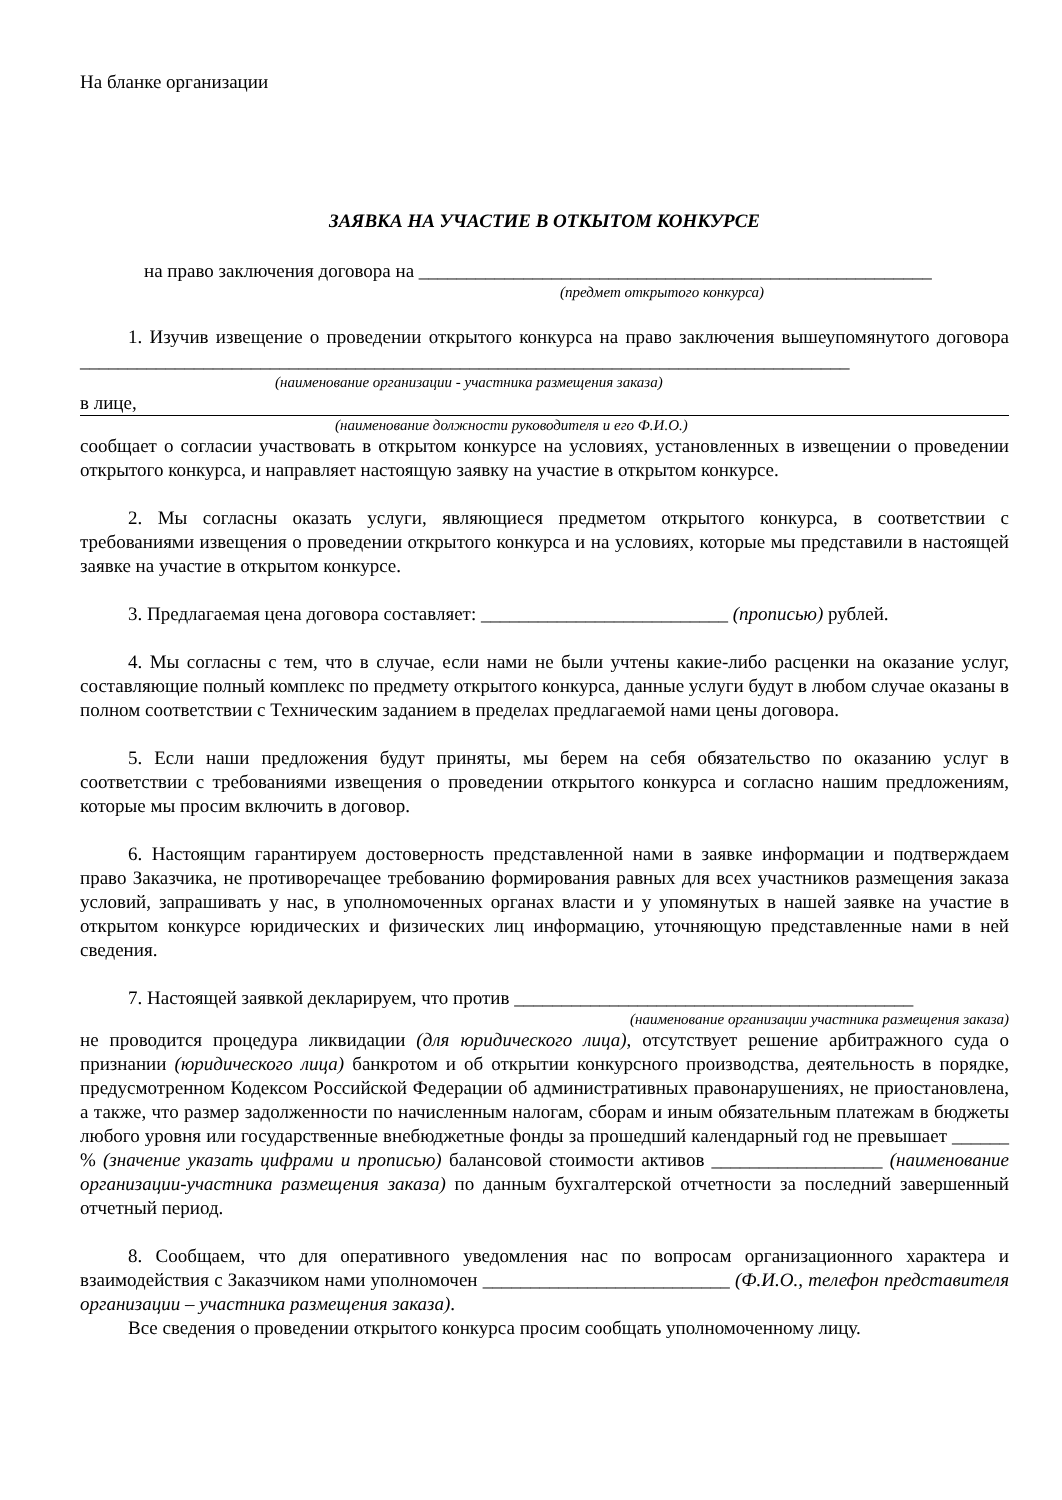На бланке организации
ЗАЯВКА НА УЧАСТИЕ В ОТКЫТОМ КОНКУРСЕ
на право заключения договора на ______________________________________________________
(предмет открытого конкурса)
1. Изучив извещение о проведении открытого конкурса на право заключения вышеупомянутого договора _________________________________________________________________________________
(наименование организации - участника размещения заказа)
в лице,
(наименование должности руководителя и его Ф.И.О.)
сообщает о согласии участвовать в открытом конкурсе на условиях, установленных в извещении о проведении открытого конкурса, и направляет настоящую заявку на участие в открытом конкурсе.
2. Мы согласны оказать услуги, являющиеся предметом открытого конкурса, в соответствии с требованиями извещения о проведении открытого конкурса и на условиях, которые мы представили в настоящей заявке на участие в открытом конкурсе.
3. Предлагаемая цена договора составляет: __________________________ (прописью) рублей.
4. Мы согласны с тем, что в случае, если нами не были учтены какие-либо расценки на оказание услуг, составляющие полный комплекс по предмету открытого конкурса, данные услуги будут в любом случае оказаны в полном соответствии с Техническим заданием в пределах предлагаемой нами цены договора.
5. Если наши предложения будут приняты, мы берем на себя обязательство по оказанию услуг в соответствии с требованиями извещения о проведении открытого конкурса и согласно нашим предложениям, которые мы просим включить в договор.
6. Настоящим гарантируем достоверность представленной нами в заявке информации и подтверждаем право Заказчика, не противоречащее требованию формирования равных для всех участников размещения заказа условий, запрашивать у нас, в уполномоченных органах власти и у упомянутых в нашей заявке на участие в открытом конкурсе юридических и физических лиц информацию, уточняющую представленные нами в ней сведения.
7. Настоящей заявкой декларируем, что против __________________________________________
(наименование организации участника размещения заказа)
не проводится процедура ликвидации (для юридического лица), отсутствует решение арбитражного суда о признании (юридического лица) банкротом и об открытии конкурсного производства, деятельность в порядке, предусмотренном Кодексом Российской Федерации об административных правонарушениях, не приостановлена, а также, что размер задолженности по начисленным налогам, сборам и иным обязательным платежам в бюджеты любого уровня или государственные внебюджетные фонды за прошедший календарный год не превышает ______ % (значение указать цифрами и прописью) балансовой стоимости активов __________________ (наименование организации-участника размещения заказа) по данным бухгалтерской отчетности за последний завершенный отчетный период.
8. Сообщаем, что для оперативного уведомления нас по вопросам организационного характера и взаимодействия с Заказчиком нами уполномочен __________________________ (Ф.И.О., телефон представителя организации – участника размещения заказа).
Все сведения о проведении открытого конкурса просим сообщать уполномоченному лицу.